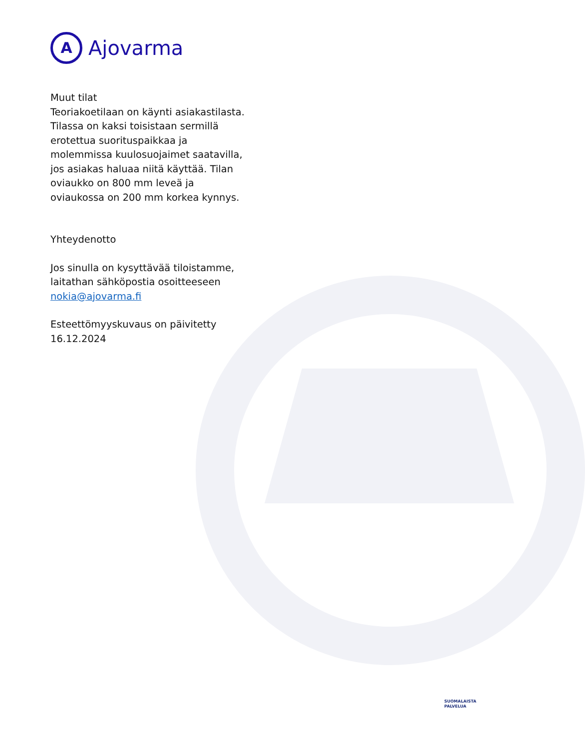A
Ajovarma
Muut tilat
Teoriakoetilaan on käynti asiakastilasta. Tilassa on kaksi toisistaan sermillä erotettua suorituspaikkaa ja molemmissa kuulosuojaimet saatavilla, jos asiakas haluaa niitä käyttää. Tilan oviaukko on 800 mm leveä ja oviaukossa on 200 mm korkea kynnys.
Yhteydenotto
Jos sinulla on kysyttävää tiloistamme, laitathan sähköpostia osoitteeseen nokia@ajovarma.fi
Esteettömyyskuvaus on päivitetty 16.12.2024
SUOMALAISTA
PALVELUA